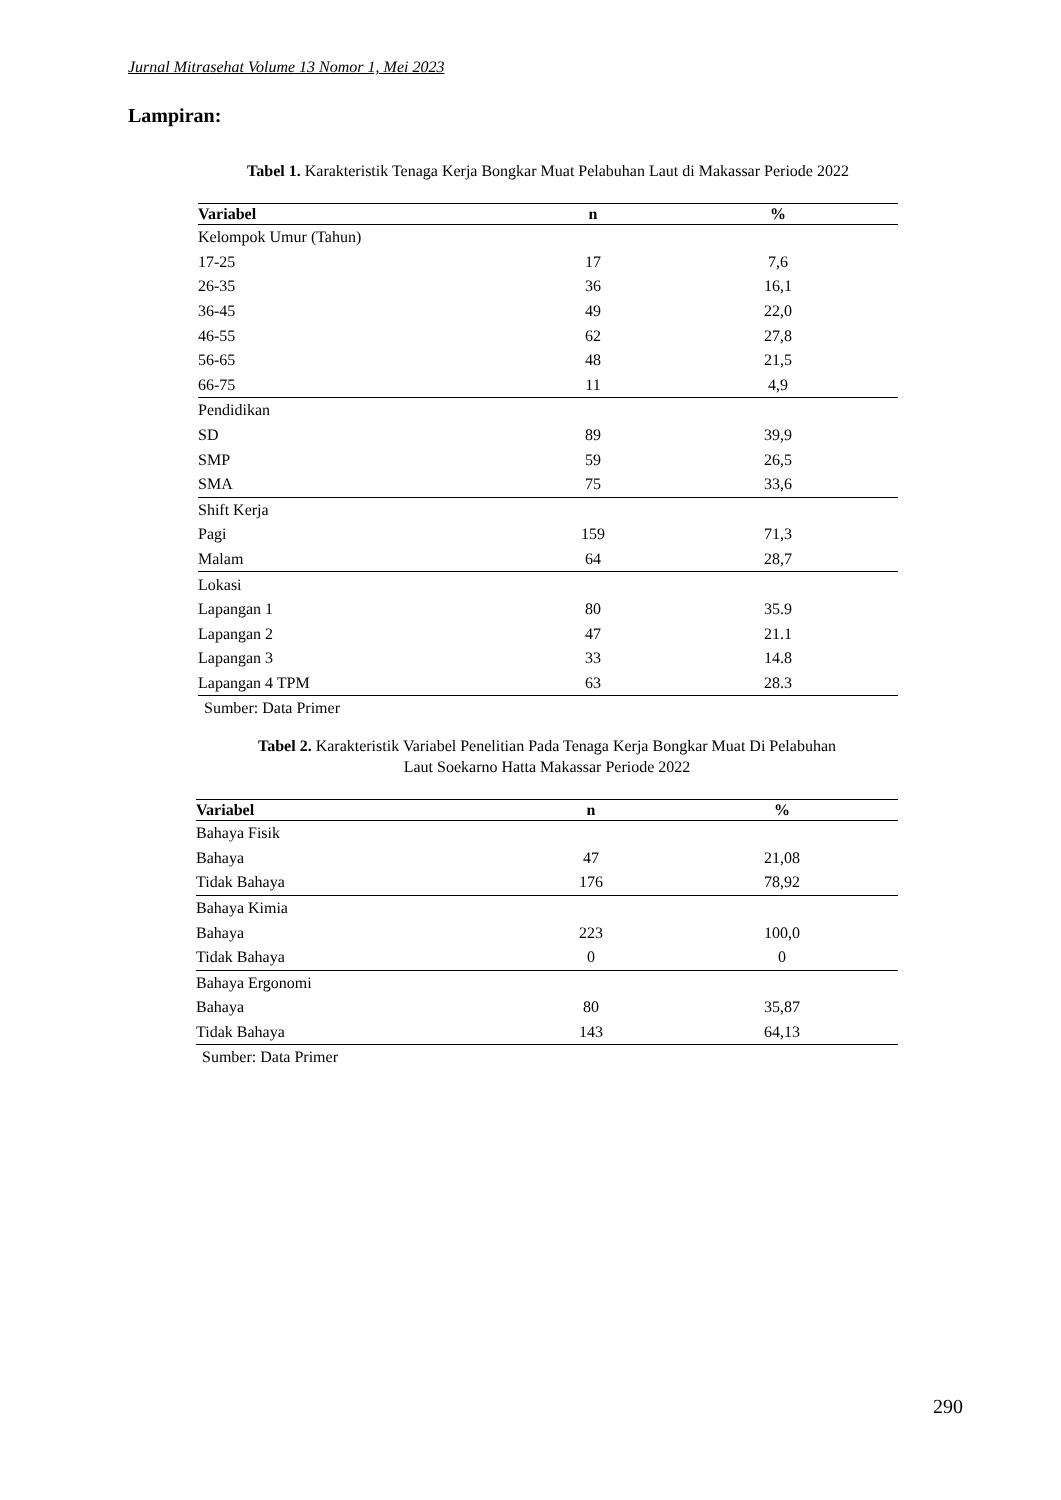Jurnal Mitrasehat Volume 13 Nomor 1, Mei 2023
Lampiran:
Tabel 1. Karakteristik Tenaga Kerja Bongkar Muat Pelabuhan Laut di Makassar Periode 2022
| Variabel | n | % |
| --- | --- | --- |
| Kelompok Umur (Tahun) | | |
| 17-25 | 17 | 7,6 |
| 26-35 | 36 | 16,1 |
| 36-45 | 49 | 22,0 |
| 46-55 | 62 | 27,8 |
| 56-65 | 48 | 21,5 |
| 66-75 | 11 | 4,9 |
| Pendidikan | | |
| SD | 89 | 39,9 |
| SMP | 59 | 26,5 |
| SMA | 75 | 33,6 |
| Shift Kerja | | |
| Pagi | 159 | 71,3 |
| Malam | 64 | 28,7 |
| Lokasi | | |
| Lapangan 1 | 80 | 35.9 |
| Lapangan 2 | 47 | 21.1 |
| Lapangan 3 | 33 | 14.8 |
| Lapangan 4 TPM | 63 | 28.3 |
Sumber: Data Primer
Tabel 2. Karakteristik Variabel Penelitian Pada Tenaga Kerja Bongkar Muat Di Pelabuhan
Laut Soekarno Hatta Makassar Periode 2022
| Variabel | n | % |
| --- | --- | --- |
| Bahaya Fisik | | |
| Bahaya | 47 | 21,08 |
| Tidak Bahaya | 176 | 78,92 |
| Bahaya Kimia | | |
| Bahaya | 223 | 100,0 |
| Tidak Bahaya | 0 | 0 |
| Bahaya Ergonomi | | |
| Bahaya | 80 | 35,87 |
| Tidak Bahaya | 143 | 64,13 |
Sumber: Data Primer
290